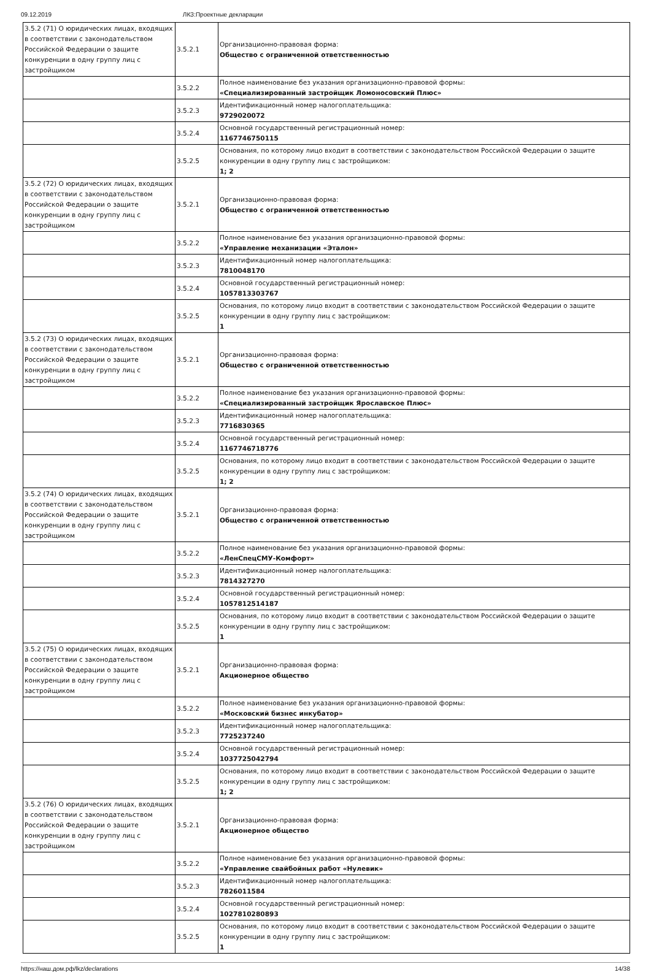09.12.2019 ЛКЗ:Проектные декларации
| 3.5.2 (71) О юридических лицах, входящих в соответствии с законодательством Россий­ской Федерации о защите конкуренции в од­ну группу лиц с застройщиком | 3.5.2.1 | Организационно-правовая форма: Общество с ограниченной ответственностью |
| | 3.5.2.2 | Полное наименование без указания организационно-правовой формы: «Специализированный застройщик Ломоносовский Плюс» |
| | 3.5.2.3 | Идентификационный номер налогоплательщика: 9729020072 |
| | 3.5.2.4 | Основной государственный регистрационный номер: 1167746750115 |
| | 3.5.2.5 | Основания, по которому лицо входит в соответствии с законодательством Российской Федерации о защите конкуренции в од­ну группу лиц с застройщиком: 1; 2 |
| 3.5.2 (72) О юридических лицах, входящих в соответствии с законодательством Россий­ской Федерации о защите конкуренции в од­ну группу лиц с застройщиком | 3.5.2.1 | Организационно-правовая форма: Общество с ограниченной ответственностью |
| | 3.5.2.2 | Полное наименование без указания организационно-правовой формы: «Управление механизации «Эталон» |
| | 3.5.2.3 | Идентификационный номер налогоплательщика: 7810048170 |
| | 3.5.2.4 | Основной государственный регистрационный номер: 1057813303767 |
| | 3.5.2.5 | Основания, по которому лицо входит в соответствии с законодательством Российской Федерации о защите конкуренции в од­ну группу лиц с застройщиком: 1 |
| 3.5.2 (73) О юридических лицах, входящих в соответствии с законодательством Россий­ской Федерации о защите конкуренции в од­ну группу лиц с застройщиком | 3.5.2.1 | Организационно-правовая форма: Общество с ограниченной ответственностью |
| | 3.5.2.2 | Полное наименование без указания организационно-правовой формы: «Специализированный застройщик Ярославское Плюс» |
| | 3.5.2.3 | Идентификационный номер налогоплательщика: 7716830365 |
| | 3.5.2.4 | Основной государственный регистрационный номер: 1167746718776 |
| | 3.5.2.5 | Основания, по которому лицо входит в соответствии с законодательством Российской Федерации о защите конкуренции в од­ну группу лиц с застройщиком: 1; 2 |
| 3.5.2 (74) О юридических лицах, входящих в соответствии с законодательством Россий­ской Федерации о защите конкуренции в од­ну группу лиц с застройщиком | 3.5.2.1 | Организационно-правовая форма: Общество с ограниченной ответственностью |
| | 3.5.2.2 | Полное наименование без указания организационно-правовой формы: «ЛенСпецСМУ-Комфорт» |
| | 3.5.2.3 | Идентификационный номер налогоплательщика: 7814327270 |
| | 3.5.2.4 | Основной государственный регистрационный номер: 1057812514187 |
| | 3.5.2.5 | Основания, по которому лицо входит в соответствии с законодательством Российской Федерации о защите конкуренции в од­ну группу лиц с застройщиком: 1 |
| 3.5.2 (75) О юридических лицах, входящих в соответствии с законодательством Россий­ской Федерации о защите конкуренции в од­ну группу лиц с застройщиком | 3.5.2.1 | Организационно-правовая форма: Акционерное общество |
| | 3.5.2.2 | Полное наименование без указания организационно-правовой формы: «Московский бизнес инкубатор» |
| | 3.5.2.3 | Идентификационный номер налогоплательщика: 7725237240 |
| | 3.5.2.4 | Основной государственный регистрационный номер: 1037725042794 |
| | 3.5.2.5 | Основания, по которому лицо входит в соответствии с законодательством Российской Федерации о защите конкуренции в од­ну группу лиц с застройщиком: 1; 2 |
| 3.5.2 (76) О юридических лицах, входящих в соответствии с законодательством Россий­ской Федерации о защите конкуренции в од­ну группу лиц с застройщиком | 3.5.2.1 | Организационно-правовая форма: Акционерное общество |
| | 3.5.2.2 | Полное наименование без указания организационно-правовой формы: «Управление свайбойных работ «Нулевик» |
| | 3.5.2.3 | Идентификационный номер налогоплательщика: 7826011584 |
| | 3.5.2.4 | Основной государственный регистрационный номер: 1027810280893 |
| | 3.5.2.5 | Основания, по которому лицо входит в соответствии с законодательством Российской Федерации о защите конкуренции в од­ну группу лиц с застройщиком: 1 |
https://наш.дом.рф/lkz/declarations 14/38